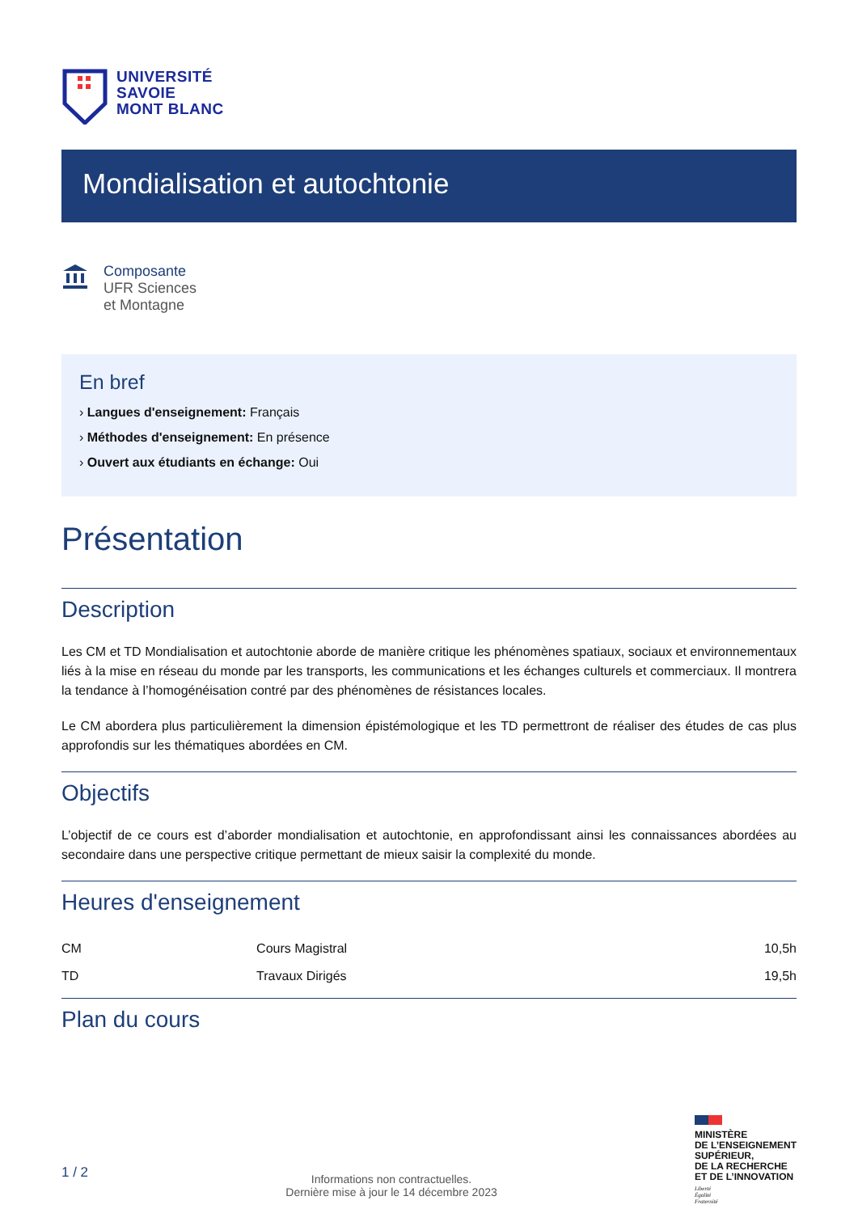UNIVERSITÉ
SAVOIE
MONT BLANC
Mondialisation et autochtonie
Composante
UFR Sciences
et Montagne
En bref
› Langues d'enseignement: Français
› Méthodes d'enseignement: En présence
› Ouvert aux étudiants en échange: Oui
Présentation
Description
Les CM et TD Mondialisation et autochtonie aborde de manière critique les phénomènes spatiaux, sociaux et environnementaux liés à la mise en réseau du monde par les transports, les communications et les échanges culturels et commerciaux. Il montrera la tendance à l’homogénéisation contré par des phénomènes de résistances locales.
Le CM abordera plus particulièrement la dimension épistémologique et les TD permettront de réaliser des études de cas plus approfondis sur les thématiques abordées en CM.
Objectifs
L’objectif de ce cours est d’aborder mondialisation et autochtonie, en approfondissant ainsi les connaissances abordées au secondaire dans une perspective critique permettant de mieux saisir la complexité du monde.
Heures d'enseignement
| CM | Cours Magistral | 10,5h |
| TD | Travaux Dirigés | 19,5h |
Plan du cours
1 / 2
Informations non contractuelles.
Dernière mise à jour le 14 décembre 2023
MINISTÈRE
DE L’ENSEIGNEMENT
SUPÉRIEUR,
DE LA RECHERCHE
ET DE L’INNOVATION
Liberté
Égalité
Fraternité